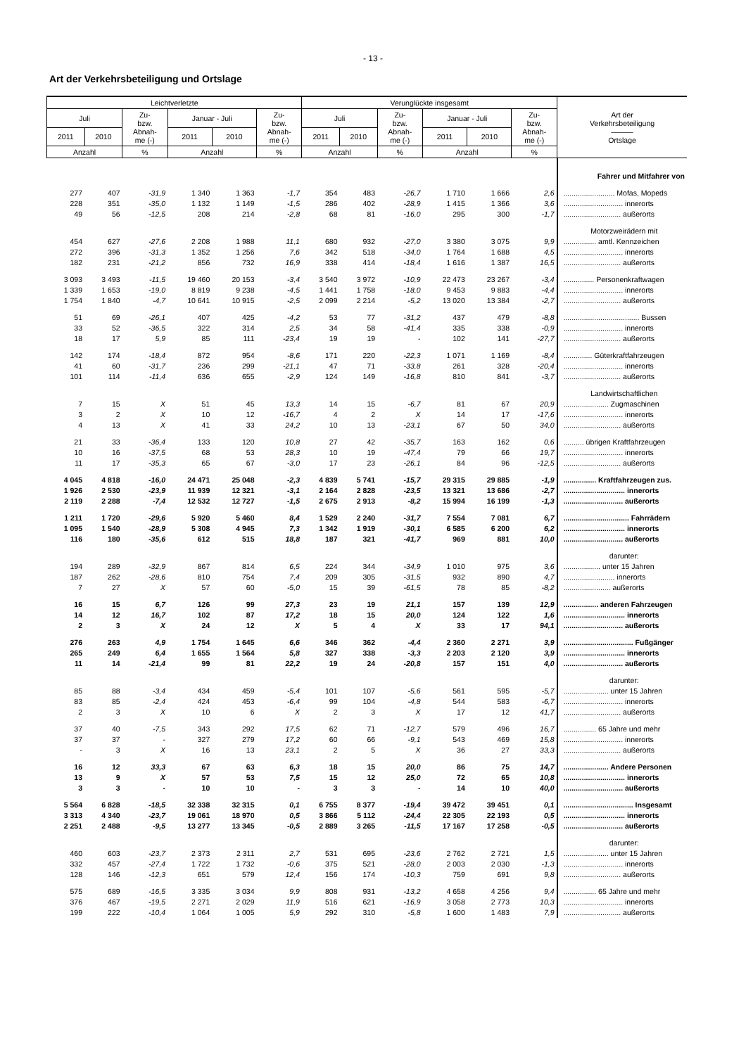- 13 -
Art der Verkehrsbeteiligung und Ortslage
| Leichtverletzte | | | | | | Verunglückte insgesamt | | | | | | Art der Verkehrsbeteiligung ――― Ortslage |
| --- | --- | --- | --- | --- | --- | --- | --- | --- | --- | --- | --- | --- |
| Juli | | Zu- bzw. Abnah- me (-) | Januar - Juli | | Zu- bzw. Abnah- me (-) | Juli | | Zu- bzw. Abnah- me (-) | Januar - Juli | | Zu- bzw. Abnah- me (-) | |
| 2011 | 2010 | | 2011 | 2010 | | 2011 | 2010 | | 2011 | 2010 | | |
| Anzahl | | % | Anzahl | | % | Anzahl | | % | Anzahl | | % | |
| | | | | | | | | | | | | Fahrer und Mitfahrer von |
| 277 | 407 | -31,9 | 1 340 | 1 363 | -1,7 | 354 | 483 | -26,7 | 1 710 | 1 666 | 2,6 | ......................... Mofas, Mopeds |
| 228 | 351 | -35,0 | 1 132 | 1 149 | -1,5 | 286 | 402 | -28,9 | 1 415 | 1 366 | 3,6 | ............................. innerorts |
| 49 | 56 | -12,5 | 208 | 214 | -2,8 | 68 | 81 | -16,0 | 295 | 300 | -1,7 | ............................ außerorts |
| | | | | | | | | | | | | Motorzweirädern mit |
| 454 | 627 | -27,6 | 2 208 | 1 988 | 11,1 | 680 | 932 | -27,0 | 3 380 | 3 075 | 9,9 | ................ amtl. Kennzeichen |
| 272 | 396 | -31,3 | 1 352 | 1 256 | 7,6 | 342 | 518 | -34,0 | 1 764 | 1 688 | 4,5 | ............................. innerorts |
| 182 | 231 | -21,2 | 856 | 732 | 16,9 | 338 | 414 | -18,4 | 1 616 | 1 387 | 16,5 | ............................ außerorts |
| 3 093 | 3 493 | -11,5 | 19 460 | 20 153 | -3,4 | 3 540 | 3 972 | -10,9 | 22 473 | 23 267 | -3,4 | ............... Personenkraftwagen |
| 1 339 | 1 653 | -19,0 | 8 819 | 9 238 | -4,5 | 1 441 | 1 758 | -18,0 | 9 453 | 9 883 | -4,4 | ............................. innerorts |
| 1 754 | 1 840 | -4,7 | 10 641 | 10 915 | -2,5 | 2 099 | 2 214 | -5,2 | 13 020 | 13 384 | -2,7 | ............................ außerorts |
| 51 | 69 | -26,1 | 407 | 425 | -4,2 | 53 | 77 | -31,2 | 437 | 479 | -8,8 | ..................................... Bussen |
| 33 | 52 | -36,5 | 322 | 314 | 2,5 | 34 | 58 | -41,4 | 335 | 338 | -0,9 | ............................. innerorts |
| 18 | 17 | 5,9 | 85 | 111 | -23,4 | 19 | 19 | - | 102 | 141 | -27,7 | ............................ außerorts |
| 142 | 174 | -18,4 | 872 | 954 | -8,6 | 171 | 220 | -22,3 | 1 071 | 1 169 | -8,4 | .............. Güterkraftfahrzeugen |
| 41 | 60 | -31,7 | 236 | 299 | -21,1 | 47 | 71 | -33,8 | 261 | 328 | -20,4 | ............................. innerorts |
| 101 | 114 | -11,4 | 636 | 655 | -2,9 | 124 | 149 | -16,8 | 810 | 841 | -3,7 | ............................ außerorts |
| | | | | | | | | | | | | Landwirtschaftlichen |
| 7 | 15 | X | 51 | 45 | 13,3 | 14 | 15 | -6,7 | 81 | 67 | 20,9 | ...................... Zugmaschinen |
| 3 | 2 | X | 10 | 12 | -16,7 | 4 | 2 | X | 14 | 17 | -17,6 | ............................. innerorts |
| 4 | 13 | X | 41 | 33 | 24,2 | 10 | 13 | -23,1 | 67 | 50 | 34,0 | ............................ außerorts |
| 21 | 33 | -36,4 | 133 | 120 | 10,8 | 27 | 42 | -35,7 | 163 | 162 | 0,6 | .......... übrigen Kraftfahrzeugen |
| 10 | 16 | -37,5 | 68 | 53 | 28,3 | 10 | 19 | -47,4 | 79 | 66 | 19,7 | ............................. innerorts |
| 11 | 17 | -35,3 | 65 | 67 | -3,0 | 17 | 23 | -26,1 | 84 | 96 | -12,5 | ............................ außerorts |
| 4 045 | 4 818 | -16,0 | 24 471 | 25 048 | -2,3 | 4 839 | 5 741 | -15,7 | 29 315 | 29 885 | -1,9 | ................ Kraftfahrzeugen zus. |
| 1 926 | 2 530 | -23,9 | 11 939 | 12 321 | -3,1 | 2 164 | 2 828 | -23,5 | 13 321 | 13 686 | -2,7 | .............................. innerorts |
| 2 119 | 2 288 | -7,4 | 12 532 | 12 727 | -1,5 | 2 675 | 2 913 | -8,2 | 15 994 | 16 199 | -1,3 | ............................. außerorts |
| 1 211 | 1 720 | -29,6 | 5 920 | 5 460 | 8,4 | 1 529 | 2 240 | -31,7 | 7 554 | 7 081 | 6,7 | ................................ Fahrrädern |
| 1 095 | 1 540 | -28,9 | 5 308 | 4 945 | 7,3 | 1 342 | 1 919 | -30,1 | 6 585 | 6 200 | 6,2 | .............................. innerorts |
| 116 | 180 | -35,6 | 612 | 515 | 18,8 | 187 | 321 | -41,7 | 969 | 881 | 10,0 | ............................. außerorts |
| | | | | | | | | | | | | darunter: |
| 194 | 289 | -32,9 | 867 | 814 | 6,5 | 224 | 344 | -34,9 | 1 010 | 975 | 3,6 | .................. unter 15 Jahren |
| 187 | 262 | -28,6 | 810 | 754 | 7,4 | 209 | 305 | -31,5 | 932 | 890 | 4,7 | ......................... innerorts |
| 7 | 27 | X | 57 | 60 | -5,0 | 15 | 39 | -61,5 | 78 | 85 | -8,2 | ....................... außerorts |
| 16 | 15 | 6,7 | 126 | 99 | 27,3 | 23 | 19 | 21,1 | 157 | 139 | 12,9 | ................. anderen Fahrzeugen |
| 14 | 12 | 16,7 | 102 | 87 | 17,2 | 18 | 15 | 20,0 | 124 | 122 | 1,6 | .............................. innerorts |
| 2 | 3 | X | 24 | 12 | X | 5 | 4 | X | 33 | 17 | 94,1 | ............................. außerorts |
| 276 | 263 | 4,9 | 1 754 | 1 645 | 6,6 | 346 | 362 | -4,4 | 2 360 | 2 271 | 3,9 | .................................. Fußgänger |
| 265 | 249 | 6,4 | 1 655 | 1 564 | 5,8 | 327 | 338 | -3,3 | 2 203 | 2 120 | 3,9 | .............................. innerorts |
| 11 | 14 | -21,4 | 99 | 81 | 22,2 | 19 | 24 | -20,8 | 157 | 151 | 4,0 | ............................. außerorts |
| | | | | | | | | | | | | darunter: |
| 85 | 88 | -3,4 | 434 | 459 | -5,4 | 101 | 107 | -5,6 | 561 | 595 | -5,7 | ...................... unter 15 Jahren |
| 83 | 85 | -2,4 | 424 | 453 | -6,4 | 99 | 104 | -4,8 | 544 | 583 | -6,7 | ............................. innerorts |
| 2 | 3 | X | 10 | 6 | X | 2 | 3 | X | 17 | 12 | 41,7 | ............................ außerorts |
| 37 | 40 | -7,5 | 343 | 292 | 17,5 | 62 | 71 | -12,7 | 579 | 496 | 16,7 | ................ 65 Jahre und mehr |
| 37 | 37 | - | 327 | 279 | 17,2 | 60 | 66 | -9,1 | 543 | 469 | 15,8 | ............................. innerorts |
| - | 3 | X | 16 | 13 | 23,1 | 2 | 5 | X | 36 | 27 | 33,3 | ............................ außerorts |
| 16 | 12 | 33,3 | 67 | 63 | 6,3 | 18 | 15 | 20,0 | 86 | 75 | 14,7 | ...................... Andere Personen |
| 13 | 9 | X | 57 | 53 | 7,5 | 15 | 12 | 25,0 | 72 | 65 | 10,8 | .............................. innerorts |
| 3 | 3 | - | 10 | 10 | - | 3 | 3 | - | 14 | 10 | 40,0 | ............................. außerorts |
| 5 564 | 6 828 | -18,5 | 32 338 | 32 315 | 0,1 | 6 755 | 8 377 | -19,4 | 39 472 | 39 451 | 0,1 | .................................. Insgesamt |
| 3 313 | 4 340 | -23,7 | 19 061 | 18 970 | 0,5 | 3 866 | 5 112 | -24,4 | 22 305 | 22 193 | 0,5 | .............................. innerorts |
| 2 251 | 2 488 | -9,5 | 13 277 | 13 345 | -0,5 | 2 889 | 3 265 | -11,5 | 17 167 | 17 258 | -0,5 | ............................. außerorts |
| | | | | | | | | | | | | darunter: |
| 460 | 603 | -23,7 | 2 373 | 2 311 | 2,7 | 531 | 695 | -23,6 | 2 762 | 2 721 | 1,5 | ...................... unter 15 Jahren |
| 332 | 457 | -27,4 | 1 722 | 1 732 | -0,6 | 375 | 521 | -28,0 | 2 003 | 2 030 | -1,3 | ............................. innerorts |
| 128 | 146 | -12,3 | 651 | 579 | 12,4 | 156 | 174 | -10,3 | 759 | 691 | 9,8 | ............................ außerorts |
| 575 | 689 | -16,5 | 3 335 | 3 034 | 9,9 | 808 | 931 | -13,2 | 4 658 | 4 256 | 9,4 | ................ 65 Jahre und mehr |
| 376 | 467 | -19,5 | 2 271 | 2 029 | 11,9 | 516 | 621 | -16,9 | 3 058 | 2 773 | 10,3 | ............................. innerorts |
| 199 | 222 | -10,4 | 1 064 | 1 005 | 5,9 | 292 | 310 | -5,8 | 1 600 | 1 483 | 7,9 | ............................ außerorts |